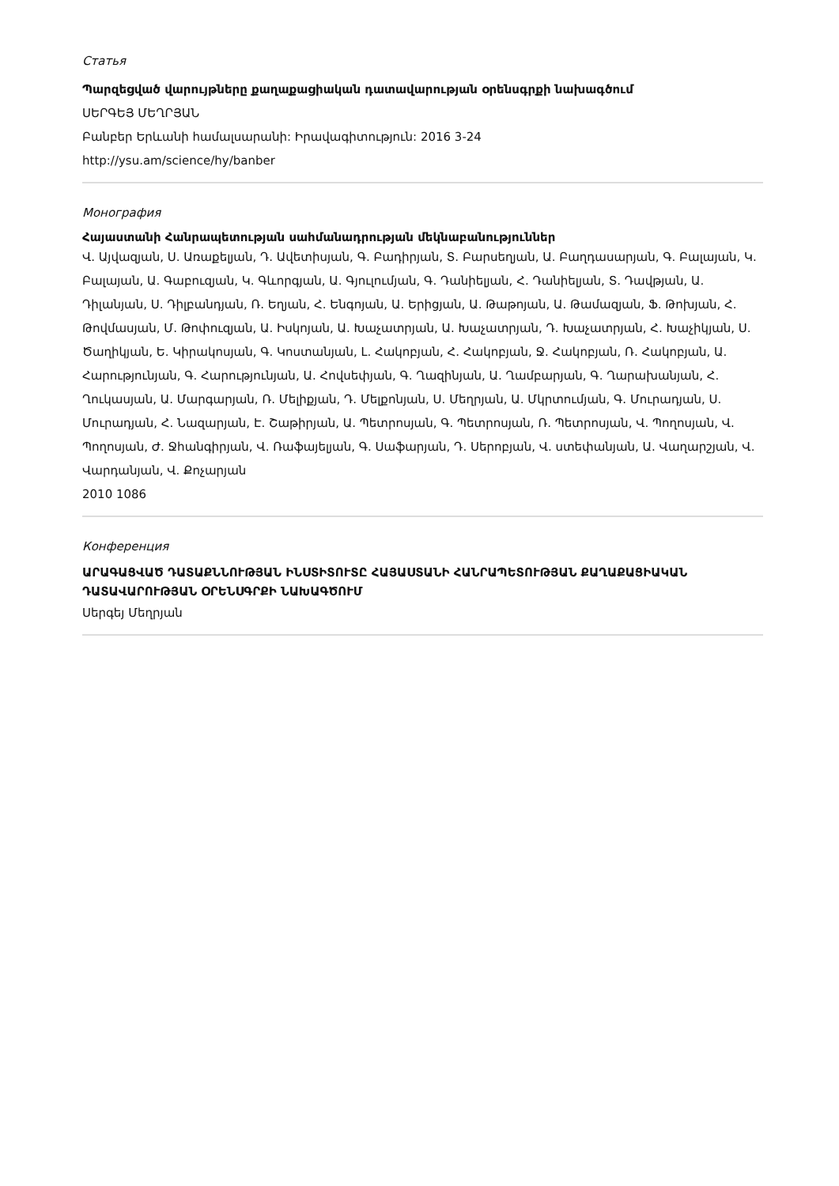Статья
Պարզեցված վարույթները քաղաքացիական դատավարության օրենսգրքի նախագծում
ՍԵՐԳԵՅ ՄԵՂՐՅԱՆ
Բանբեր Երևանի համալսարանի: Իրավագիտություն: 2016 3-24
http://ysu.am/science/hy/banber
Монография
Հայաստանի Հանրապետության սահմանադրության մեկնաբանություններ
Վ. Այվազյան, Ս. Առաքելյան, Դ. Ավետիսյան, Գ. Բադիրյան, Տ. Բարսեղյան, Ա. Բաղդասարյան, Գ. Բալայան, Կ. Բալայան, Ա. Գաբուզյան, Կ. Գևորգյան, Ա. Գյուլումյան, Գ. Դանիելյան, Հ. Դանիելյան, Տ. Դավթյան, Ա. Դիլանյան, Ս. Դիլբանդյան, Ռ. Եղյան, Հ. Ենգոյան, Ա. Երիցյան, Ա. Թաթոյան, Ա. Թամազյան, Ֆ. Թոխյան, Հ. Թովմասյան, Մ. Թոփուզյան, Ա. Իսկոյան, Ա. Խաչատրյան, Ա. Խաչատրյան, Դ. Խաչատրյան, Հ. Խաչիկյան, Ս. Ծաղիկյան, Ե. Կիրակոսյան, Գ. Կոստանյան, Լ. Հակոբյան, Հ. Հակոբյան, Ջ. Հակոբյան, Ռ. Հակոբյան, Ա. Հարությունյան, Գ. Հարությունյան, Ա. Հովսեփյան, Գ. Ղազինյան, Ա. Ղամբարյան, Գ. Ղարախանյան, Հ. Ղուկասյան, Ա. Մարգարյան, Ռ. Մելիքյան, Դ. Մելքոնյան, Ս. Մեղրյան, Ա. Մկրտումյան, Գ. Մուրադյան, Ս. Մուրադյան, Հ. Նազարյան, Է. Շաթիրյան, Ա. Պետրոսյան, Գ. Պետրոսյան, Ռ. Պետրոսյան, Վ. Պողոսյան, Վ. Պողոսյան, Ժ. Ջհանգիրյան, Վ. Ռաֆայելյան, Գ. Սաֆարյան, Դ. Սերոբյան, Վ. ստեփանյան, Ա. Վաղարշյան, Վ. Վարդանյան, Վ. Քոչարյան
2010 1086
Конференция
ԱՐԱԳԱՑՎԱԾ ԴԱՏԱՔՆՆՈՒԹՅԱՆ ԻՆՍՏԻՏՈՒՏԸ ՀԱՅԱՍՏԱՆԻ ՀԱՆՐԱՊԵՏՈՒԹՅԱՆ ՔԱՂԱՔԱՑԻԱԿԱՆ ԴԱՏԱՎԱՐՈՒԹՅԱՆ ՕՐԵՆՍԳՐՔԻ ՆԱԽԱԳԾՈՒՄ
Սերգեյ Մեղրյան